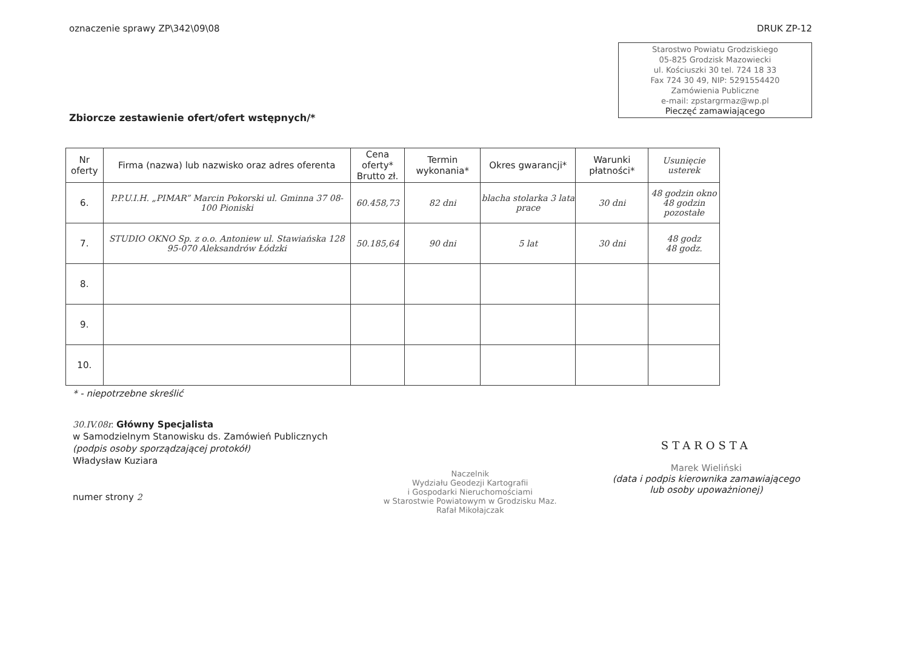oznaczenie sprawy ZP\342\09\08 DRUK ZP-12
Starostwo Powiatu Grodziskiego
05-825 Grodzisk Mazowiecki
ul. Kościuszki 30 tel. 724 18 33
Fax 724 30 49, NIP: 5291554420
Zamówienia Publiczne
e-mail: zpstargrmaz@wp.pl
Pieczęć zamawiającego
Zbiorcze zestawienie ofert/ofert wstępnych/*
| Nr oferty | Firma (nazwa) lub nazwisko oraz adres oferenta | Cena oferty* Brutto zł. | Termin wykonania* | Okres gwarancji* | Warunki płatności* | Usunięcie usterek |
| --- | --- | --- | --- | --- | --- | --- |
| 6. | P.P.U.I.H. „PIMAR” Marcin Pokorski ul. Gminna 37 08-100 Pioniski | 60.458,73 | 82 dni | blacha stolarka 3 lata prace | 30 dni | 48 godzin okno 48 godzin pozostałe |
| 7. | STUDIO OKNO Sp. z o.o. Antoniew ul. Stawiańska 128 95-070 Aleksandrów Łódzki | 50.185,64 | 90 dni | 5 lat | 30 dni | 48 godz 48 godz. |
| 8. | | | | | | |
| 9. | | | | | | |
| 10. | | | | | | |
* - niepotrzebne skreślić
30.IV.08r. Główny Specjalista
w Samodzielnym Stanowisku ds. Zamówień Publicznych
(podpis osoby sporządzającej protokół)
Władysław Kuziara
numer strony 2
Naczelnik
Wydziału Geodezji Kartografii
i Gospodarki Nieruchomościami
w Starostwie Powiatowym w Grodzisku Maz.
Rafał Mikołajczak
STAROSTA
Marek Wieliński
(data i podpis kierownika zamawiającego
lub osoby upoważnionej)